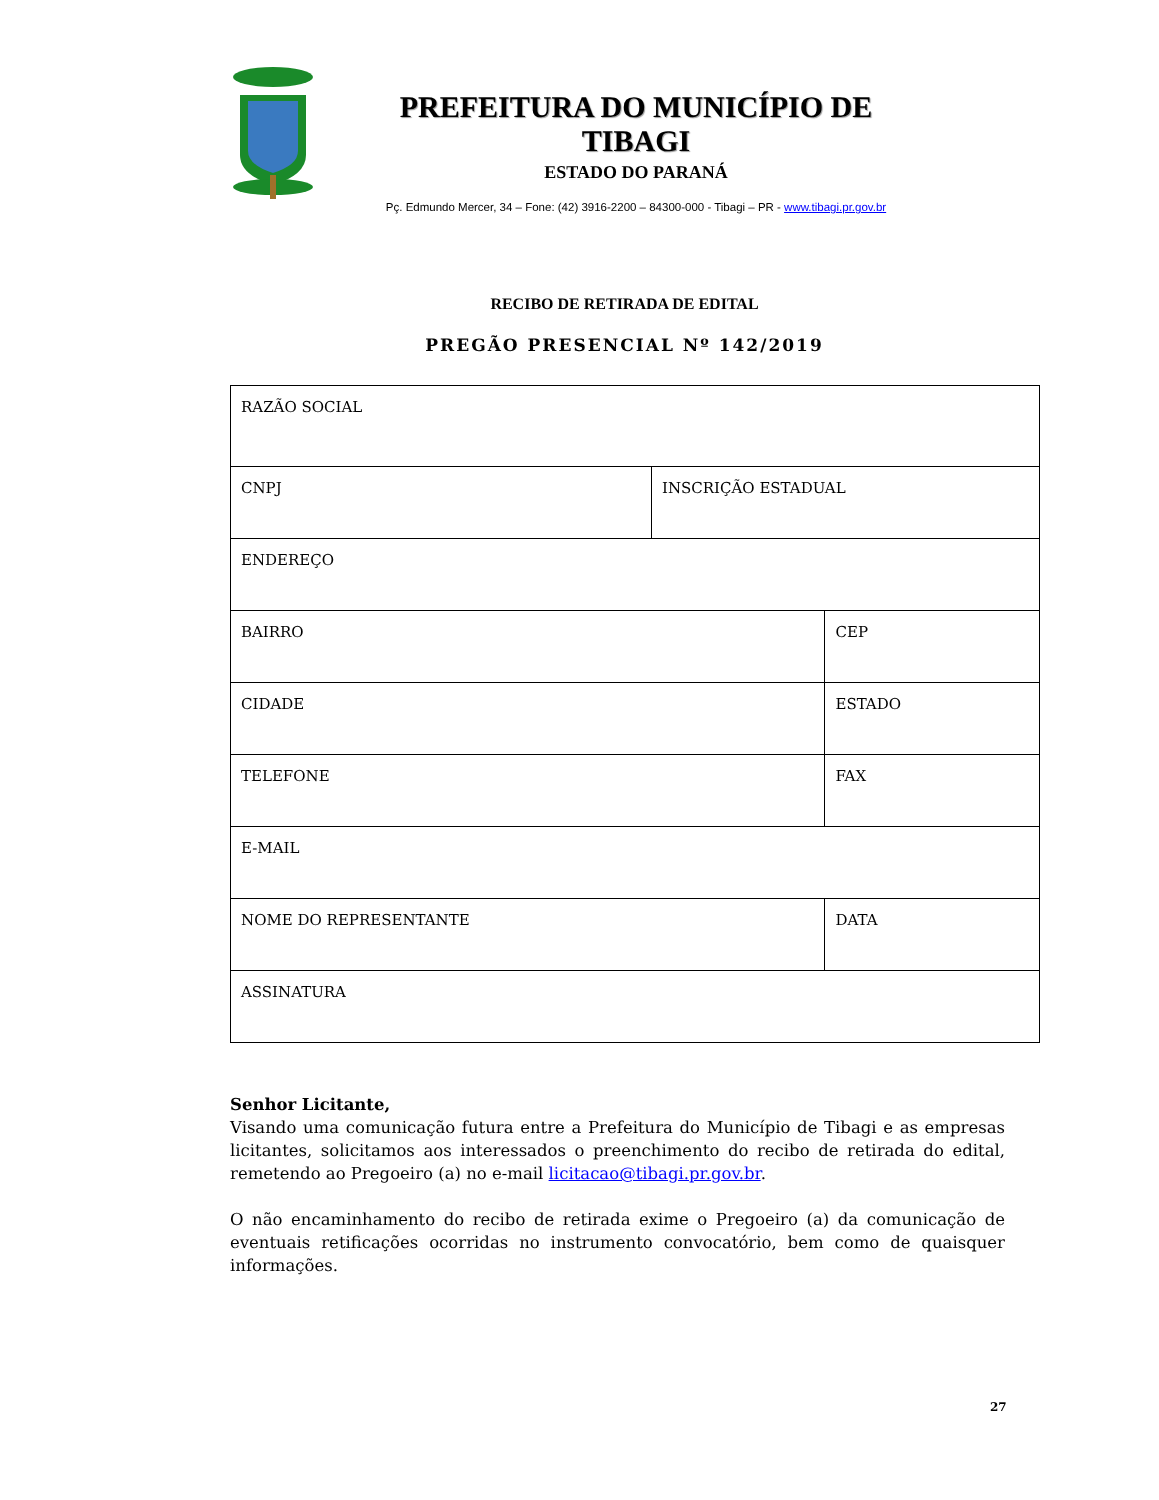PREFEITURA DO MUNICÍPIO DE TIBAGI
ESTADO DO PARANÁ
Pç. Edmundo Mercer, 34 – Fone: (42) 3916-2200 – 84300-000 - Tibagi – PR - www.tibagi.pr.gov.br
RECIBO DE RETIRADA DE EDITAL
PREGÃO PRESENCIAL Nº 142/2019
| RAZÃO SOCIAL | | |
| CNPJ | INSCRIÇÃO ESTADUAL | |
| ENDEREÇO | | |
| BAIRRO | | CEP |
| CIDADE | | ESTADO |
| TELEFONE | | FAX |
| E-MAIL | | |
| NOME DO REPRESENTANTE | | DATA |
| ASSINATURA | | |
Senhor Licitante,
Visando uma comunicação futura entre a Prefeitura do Município de Tibagi e as empresas licitantes, solicitamos aos interessados o preenchimento do recibo de retirada do edital, remetendo ao Pregoeiro (a) no e-mail licitacao@tibagi.pr.gov.br.
O não encaminhamento do recibo de retirada exime o Pregoeiro (a) da comunicação de eventuais retificações ocorridas no instrumento convocatório, bem como de quaisquer informações.
27